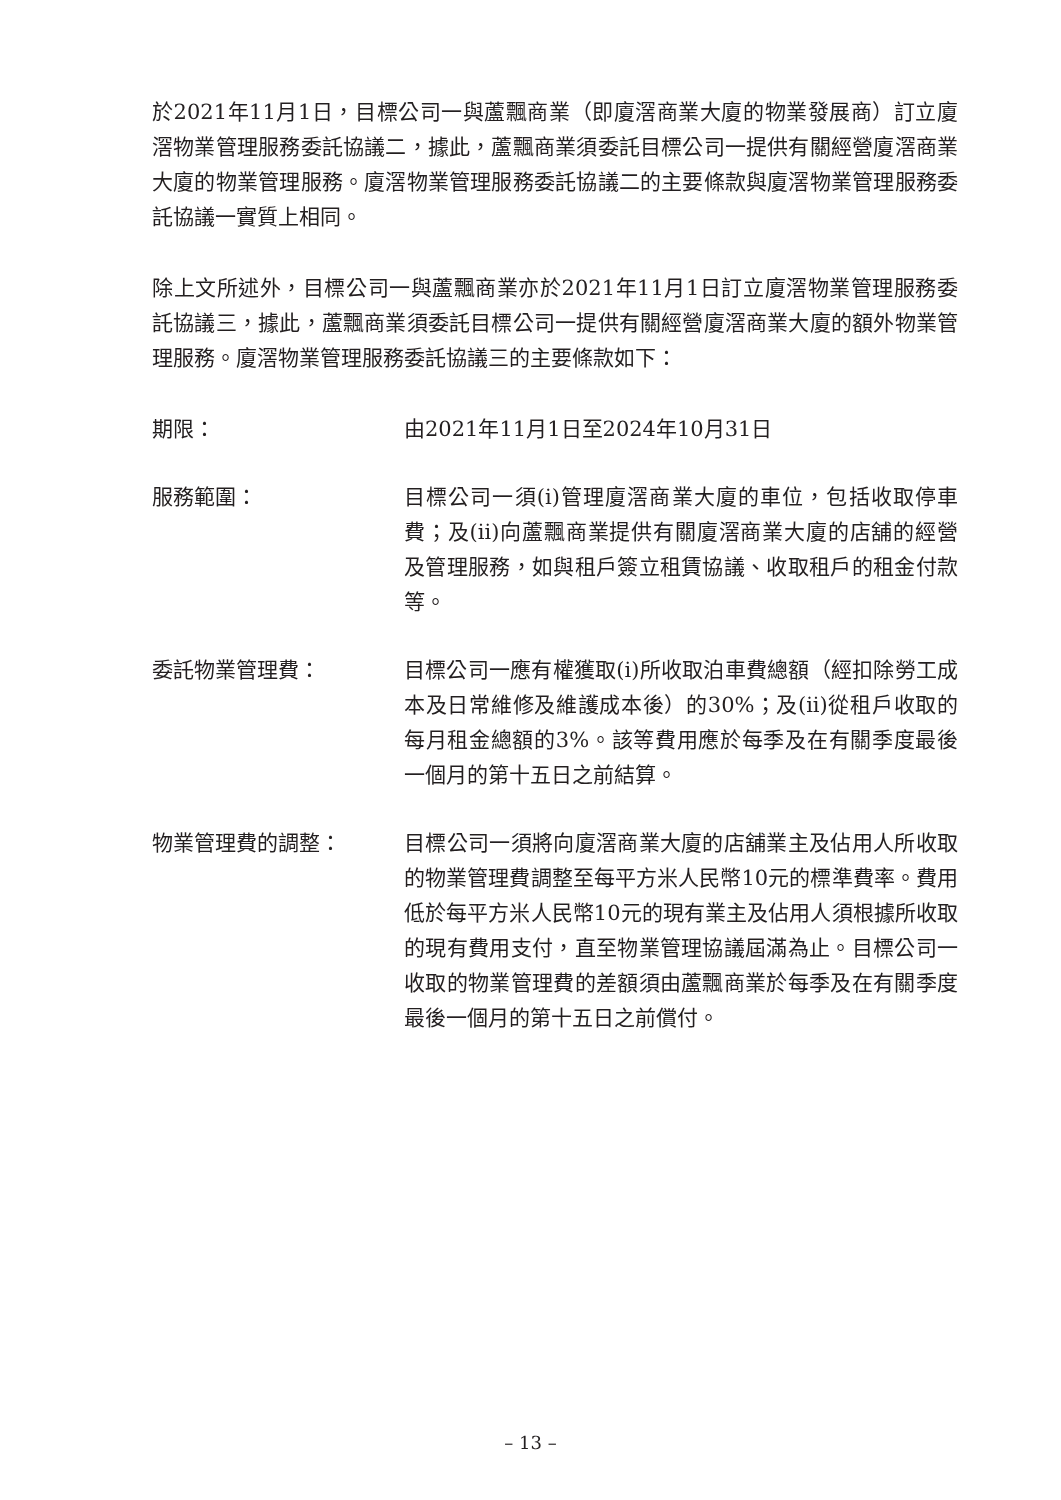於2021年11月1日，目標公司一與蘆飄商業（即廈滘商業大廈的物業發展商）訂立廈滘物業管理服務委託協議二，據此，蘆飄商業須委託目標公司一提供有關經營廈滘商業大廈的物業管理服務。廈滘物業管理服務委託協議二的主要條款與廈滘物業管理服務委託協議一實質上相同。
除上文所述外，目標公司一與蘆飄商業亦於2021年11月1日訂立廈滘物業管理服務委託協議三，據此，蘆飄商業須委託目標公司一提供有關經營廈滘商業大廈的額外物業管理服務。廈滘物業管理服務委託協議三的主要條款如下：
期限： 由2021年11月1日至2024年10月31日
服務範圍： 目標公司一須(i)管理廈滘商業大廈的車位，包括收取停車費；及(ii)向蘆飄商業提供有關廈滘商業大廈的店舖的經營及管理服務，如與租戶簽立租賃協議、收取租戶的租金付款等。
委託物業管理費： 目標公司一應有權獲取(i)所收取泊車費總額（經扣除勞工成本及日常維修及維護成本後）的30%；及(ii)從租戶收取的每月租金總額的3%。該等費用應於每季及在有關季度最後一個月的第十五日之前結算。
物業管理費的調整： 目標公司一須將向廈滘商業大廈的店舖業主及佔用人所收取的物業管理費調整至每平方米人民幣10元的標準費率。費用低於每平方米人民幣10元的現有業主及佔用人須根據所收取的現有費用支付，直至物業管理協議屆滿為止。目標公司一收取的物業管理費的差額須由蘆飄商業於每季及在有關季度最後一個月的第十五日之前償付。
– 13 –